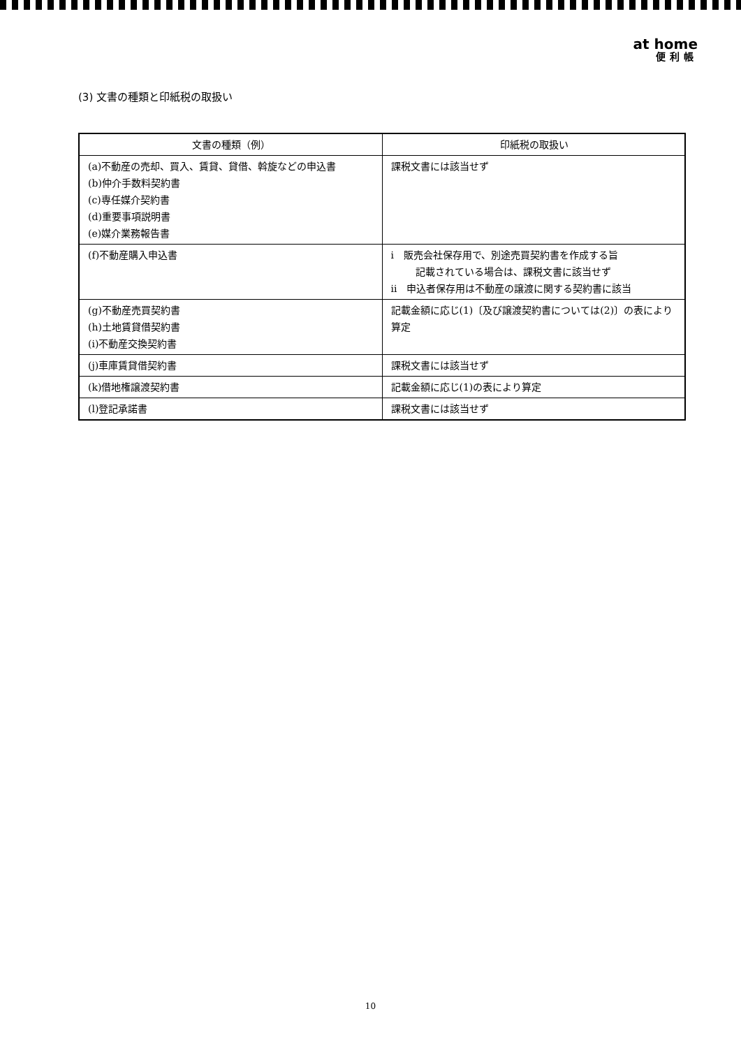at home
便利帳
(3) 文書の種類と印紙税の取扱い
| 文書の種類（例） | 印紙税の取扱い |
| --- | --- |
| (a)不動産の売却、買入、賃貸、貸借、斡旋などの申込書 (b)仲介手数料契約書 (c)専任媒介契約書 (d)重要事項説明書 (e)媒介業務報告書 | 課税文書には該当せず |
| (f)不動産購入申込書 | i 販売会社保存用で、別途売買契約書を作成する旨 記載されている場合は、課税文書に該当せず ii 申込者保存用は不動産の譲渡に関する契約書に該当 |
| (g)不動産売買契約書 (h)土地賃貸借契約書 (i)不動産交換契約書 | 記載金額に応じ(1)〔及び譲渡契約書については(2)〕の表により算定 |
| (j)車庫賃貸借契約書 | 課税文書には該当せず |
| (k)借地権譲渡契約書 | 記載金額に応じ(1)の表により算定 |
| (l)登記承諾書 | 課税文書には該当せず |
10